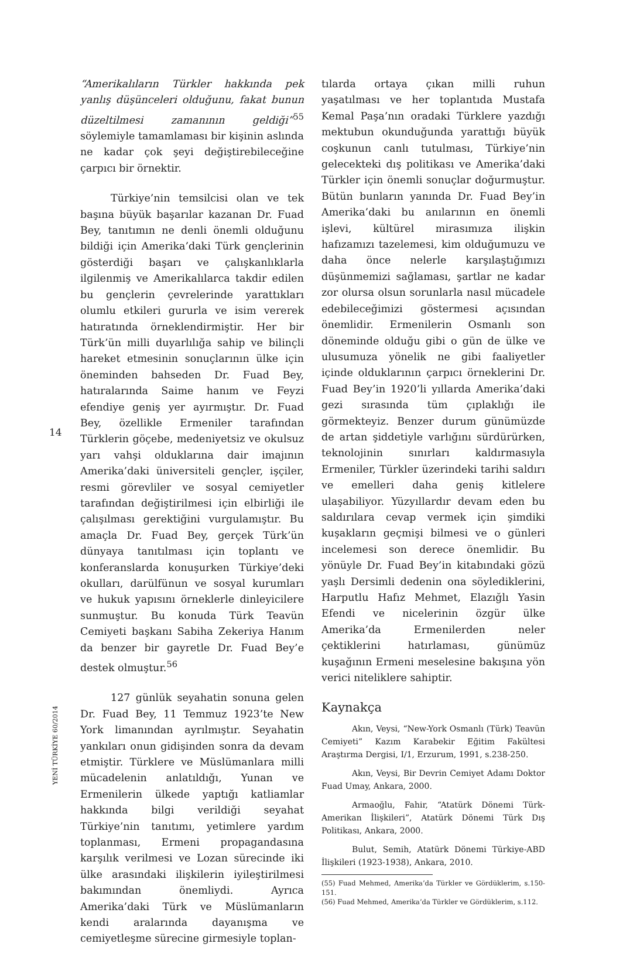14
“Amerikalıların Türkler hakkında pek yanlış düşünceleri olduğunu, fakat bunun düzeltilmesi zamanının geldiği”<sup>55</sup> söylemiyle tamamlaması bir kişinin aslında ne kadar çok şeyi değiştirebileceğine çarpıcı bir örnektir.
Türkiye’nin temsilcisi olan ve tek başına büyük başarılar kazanan Dr. Fuad Bey, tanıtımın ne denli önemli olduğunu bildiği için Amerika’daki Türk gençlerinin gösterdiği başarı ve çalışkanlıklarla ilgilenmiş ve Amerikalılarca takdir edilen bu gençlerin çevrelerinde yarattıkları olumlu etkileri gururla ve isim vererek hatıratında örneklendirmiştir. Her bir Türk’ün milli duyarlılığa sahip ve bilinçli hareket etmesinin sonuçlarının ülke için öneminden bahseden Dr. Fuad Bey, hatıralarında Saime hanım ve Feyzi efendiye geniş yer ayırmıştır. Dr. Fuad Bey, özellikle Ermeniler tarafından Türklerin göçebe, medeniyetsiz ve okulsuz yarı vahşi olduklarına dair imajının Amerika’daki üniversiteli gençler, işçiler, resmi görevliler ve sosyal cemiyetler tarafından değiştirilmesi için elbirliği ile çalışılması gerektiğini vurgulamıştır. Bu amaçla Dr. Fuad Bey, gerçek Türk’ün dünyaya tanıtılması için toplantı ve konferanslarda konuşurken Türkiye’deki okulları, darülfünun ve sosyal kurumları ve hukuk yapısını örneklerle dinleyicilere sunmuştur. Bu konuda Türk Teavün Cemiyeti başkanı Sabiha Zekeriya Hanım da benzer bir gayretle Dr. Fuad Bey’e destek olmuştur.<sup>56</sup>
127 günlük seyahatin sonuna gelen Dr. Fuad Bey, 11 Temmuz 1923’te New York limanından ayrılmıştır. Seyahatin yankıları onun gidişinden sonra da devam etmiştir. Türklere ve Müslümanlara milli mücadelenin anlatıldığı, Yunan ve Ermenilerin ülkede yaptığı katliamlar hakkında bilgi verildiği seyahat Türkiye’nin tanıtımı, yetimlere yardım toplanması, Ermeni propagandasına karşılık verilmesi ve Lozan sürecinde iki ülke arasındaki ilişkilerin iyileştirilmesi bakımından önemliydi. Ayrıca Amerika’daki Türk ve Müslümanların kendi aralarında dayanışma ve cemiyetleşme sürecine girmesiyle toplan-
tılarda ortaya çıkan milli ruhun yaşatılması ve her toplantıda Mustafa Kemal Paşa’nın oradaki Türklere yazdığı mektubun okunduğunda yarattığı büyük coşkunun canlı tutulması, Türkiye’nin gelecekteki dış politikası ve Amerika’daki Türkler için önemli sonuçlar doğurmuştur. Bütün bunların yanında Dr. Fuad Bey’in Amerika’daki bu anılarının en önemli işlevi, kültürel mirasımıza ilişkin hafızamızı tazelemesi, kim olduğumuzu ve daha önce nelerle karşılaştığımızı düşünmemizi sağlaması, şartlar ne kadar zor olursa olsun sorunlarla nasıl mücadele edebileceğimizi göstermesi açısından önemlidir. Ermenilerin Osmanlı son döneminde olduğu gibi o gün de ülke ve ulusumuza yönelik ne gibi faaliyetler içinde olduklarının çarpıcı örneklerini Dr. Fuad Bey’in 1920’li yıllarda Amerika’daki gezi sırasında tüm çıplaklığı ile görmekteyiz. Benzer durum günümüzde de artan şiddetiyle varlığını sürdürürken, teknolojinin sınırları kaldırmasıyla Ermeniler, Türkler üzerindeki tarihi saldırı ve emelleri daha geniş kitlelere ulaşabiliyor. Yüzyıllardır devam eden bu saldırılara cevap vermek için şimdiki kuşakların geçmişi bilmesi ve o günleri incelemesi son derece önemlidir. Bu yönüyle Dr. Fuad Bey’in kitabındaki gözü yaşlı Dersimli dedenin ona söylediklerini, Harputlu Hafız Mehmet, Elazığlı Yasin Efendi ve nicelerinin özgür ülke Amerika’da Ermenilerden neler çektiklerini hatırlaması, günümüz kuşağının Ermeni meselesine bakışına yön verici niteliklere sahiptir.
Kaynakça
Akın, Veysi, “New-York Osmanlı (Türk) Teavün Cemiyeti” Kazım Karabekir Eğitim Fakültesi Araştırma Dergisi, I/1, Erzurum, 1991, s.238-250.
Akın, Veysi, Bir Devrin Cemiyet Adamı Doktor Fuad Umay, Ankara, 2000.
Armaoğlu, Fahir, “Atatürk Dönemi Türk-Amerikan İlişkileri”, Atatürk Dönemi Türk Dış Politikası, Ankara, 2000.
Bulut, Semih, Atatürk Dönemi Türkiye-ABD İlişkileri (1923-1938), Ankara, 2010.
(55) Fuad Mehmed, Amerika’da Türkler ve Gördüklerim, s.150-151.
(56) Fuad Mehmed, Amerika’da Türkler ve Gördüklerim, s.112.
YENİ TÜRKİYE 60/2014